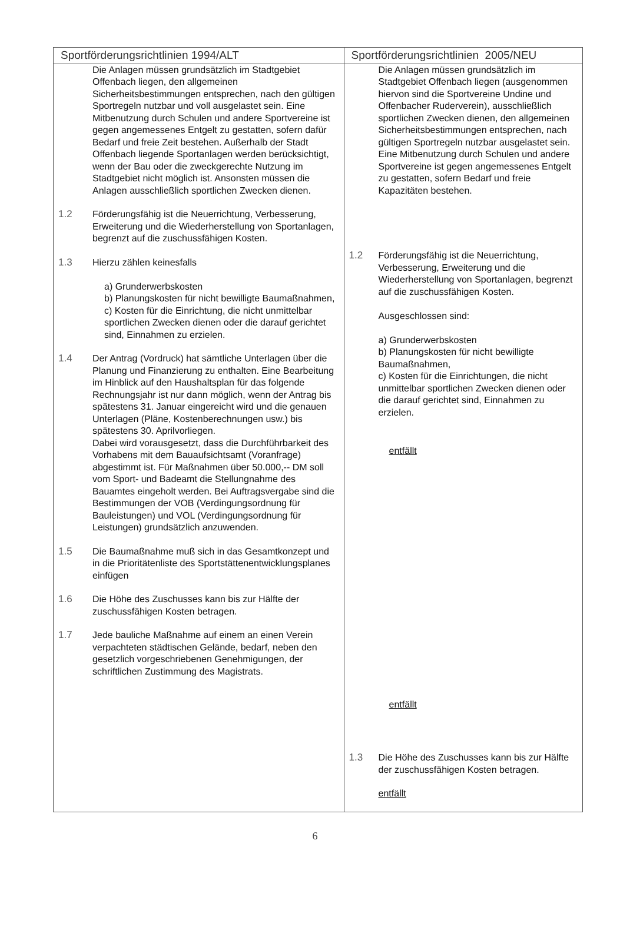| Sportförderungsrichtlinien 1994/ALT | Sportförderungsrichtlinien 2005/NEU |
| --- | --- |
| Die Anlagen müssen grundsätzlich im Stadtgebiet Offenbach liegen, den allgemeinen Sicherheitsbestimmungen entsprechen, nach den gültigen Sportregeln nutzbar und voll ausgelastet sein. Eine Mitbenutzung durch Schulen und andere Sportvereine ist gegen angemessenes Entgelt zu gestatten, sofern dafür Bedarf und freie Zeit bestehen. Außerhalb der Stadt Offenbach liegende Sportanlagen werden berücksichtigt, wenn der Bau oder die zweckgerechte Nutzung im Stadtgebiet nicht möglich ist. Ansonsten müssen die Anlagen ausschließlich sportlichen Zwecken dienen. 1.2 Förderungsfähig ist die Neuerrichtung, Verbesserung, Erweiterung und die Wiederherstellung von Sportanlagen, begrenzt auf die zuschussfähigen Kosten. 1.3 Hierzu zählen keinesfalls a) Grunderwerbskosten b) Planungskosten für nicht bewilligte Baumaßnahmen, c) Kosten für die Einrichtung, die nicht unmittelbar sportlichen Zwecken dienen oder die darauf gerichtet sind, Einnahmen zu erzielen. 1.4 Der Antrag (Vordruck) hat sämtliche Unterlagen über die Planung und Finanzierung zu enthalten. Eine Bearbeitung im Hinblick auf den Haushaltsplan für das folgende Rechnungsjahr ist nur dann möglich, wenn der Antrag bis spätestens 31. Januar eingereicht wird und die genauen Unterlagen (Pläne, Kostenberechnungen usw.) bis spätestens 30. Aprilvorliegen. Dabei wird vorausgesetzt, dass die Durchführbarkeit des Vorhabens mit dem Bauaufsichtsamt (Voranfrage) abgestimmt ist. Für Maßnahmen über 50.000,-- DM soll vom Sport- und Badeamt die Stellungnahme des Bauamtes eingeholt werden. Bei Auftragsvergabe sind die Bestimmungen der VOB (Verdingungsordnung für Bauleistungen) und VOL (Verdingungsordnung für Leistungen) grundsätzlich anzuwenden. 1.5 Die Baumaßnahme muß sich in das Gesamtkonzept und in die Prioritätenliste des Sportstättenentwicklungsplanes einfügen 1.6 Die Höhe des Zuschusses kann bis zur Hälfte der zuschussfähigen Kosten betragen. 1.7 Jede bauliche Maßnahme auf einem an einen Verein verpachteten städtischen Gelände, bedarf, neben den gesetzlich vorgeschriebenen Genehmigungen, der schriftlichen Zustimmung des Magistrats. | Die Anlagen müssen grundsätzlich im Stadtgebiet Offenbach liegen (ausgenommen hiervon sind die Sportvereine Undine und Offenbacher Ruderverein), ausschließlich sportlichen Zwecken dienen, den allgemeinen Sicherheitsbestimmungen entsprechen, nach gültigen Sportregeln nutzbar ausgelastet sein. Eine Mitbenutzung durch Schulen und andere Sportvereine ist gegen angemessenes Entgelt zu gestatten, sofern Bedarf und freie Kapazitäten bestehen. 1.2 Förderungsfähig ist die Neuerrichtung, Verbesserung, Erweiterung und die Wiederherstellung von Sportanlagen, begrenzt auf die zuschussfähigen Kosten. Ausgeschlossen sind: a) Grunderwerbskosten b) Planungskosten für nicht bewilligte Baumaßnahmen, c) Kosten für die Einrichtungen, die nicht unmittelbar sportlichen Zwecken dienen oder die darauf gerichtet sind, Einnahmen zu erzielen. entfällt entfällt 1.3 Die Höhe des Zuschusses kann bis zur Hälfte der zuschussfähigen Kosten betragen. entfällt |
6